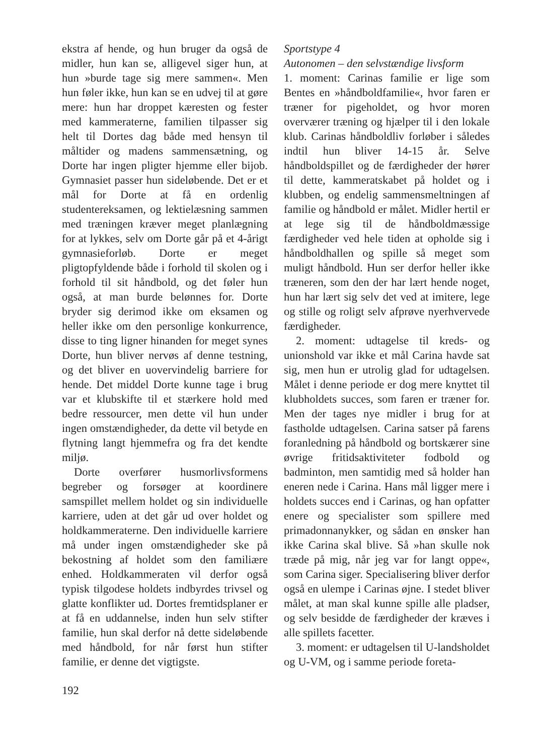ekstra af hende, og hun bruger da også de midler, hun kan se, alligevel siger hun, at hun »burde tage sig mere sammen«. Men hun føler ikke, hun kan se en udvej til at gøre mere: hun har droppet kæresten og fester med kammeraterne, familien tilpasser sig helt til Dortes dag både med hensyn til måltider og madens sammensætning, og Dorte har ingen pligter hjemme eller bijob. Gymnasiet passer hun sideløbende. Det er et mål for Dorte at få en ordenlig studentereksamen, og lektielæsning sammen med træningen kræver meget planlægning for at lykkes, selv om Dorte går på et 4-årigt gymnasieforløb. Dorte er meget pligtopfyldende både i forhold til skolen og i forhold til sit håndbold, og det føler hun også, at man burde belønnes for. Dorte bryder sig derimod ikke om eksamen og heller ikke om den personlige konkurrence, disse to ting ligner hinanden for meget synes Dorte, hun bliver nervøs af denne testning, og det bliver en uovervindelig barriere for hende. Det middel Dorte kunne tage i brug var et klubskifte til et stærkere hold med bedre ressourcer, men dette vil hun under ingen omstændigheder, da dette vil betyde en flytning langt hjemmefra og fra det kendte miljø.
Dorte overfører husmorlivsformens begreber og forsøger at koordinere samspillet mellem holdet og sin individuelle karriere, uden at det går ud over holdet og holdkammeraterne. Den individuelle karriere må under ingen omstændigheder ske på bekostning af holdet som den familiære enhed. Holdkammeraten vil derfor også typisk tilgodese holdets indbyrdes trivsel og glatte konflikter ud. Dortes fremtidsplaner er at få en uddannelse, inden hun selv stifter familie, hun skal derfor nå dette sideløbende med håndbold, for når først hun stifter familie, er denne det vigtigste.
192
Sportstype 4
Autonomen – den selvstændige livsform
1. moment: Carinas familie er lige som Bentes en »håndboldfamilie«, hvor faren er træner for pigeholdet, og hvor moren overværer træning og hjælper til i den lokale klub. Carinas håndboldliv forløber i således indtil hun bliver 14-15 år. Selve håndboldspillet og de færdigheder der hører til dette, kammeratskabet på holdet og i klubben, og endelig sammensmeltningen af familie og håndbold er målet. Midler hertil er at lege sig til de håndboldmæssige færdigheder ved hele tiden at opholde sig i håndboldhallen og spille så meget som muligt håndbold. Hun ser derfor heller ikke træneren, som den der har lært hende noget, hun har lært sig selv det ved at imitere, lege og stille og roligt selv afprøve nyerhvervede færdigheder.
2. moment: udtagelse til kreds- og unionshold var ikke et mål Carina havde sat sig, men hun er utrolig glad for udtagelsen. Målet i denne periode er dog mere knyttet til klubholdets succes, som faren er træner for. Men der tages nye midler i brug for at fastholde udtagelsen. Carina satser på farens foranledning på håndbold og bortskærer sine øvrige fritidsaktiviteter fodbold og badminton, men samtidig med så holder han eneren nede i Carina. Hans mål ligger mere i holdets succes end i Carinas, og han opfatter enere og specialister som spillere med primadonnanykker, og sådan en ønsker han ikke Carina skal blive. Så »han skulle nok træde på mig, når jeg var for langt oppe«, som Carina siger. Specialisering bliver derfor også en ulempe i Carinas øjne. I stedet bliver målet, at man skal kunne spille alle pladser, og selv besidde de færdigheder der kræves i alle spillets facetter.
3. moment: er udtagelsen til U-landsholdet og U-VM, og i samme periode foreta-